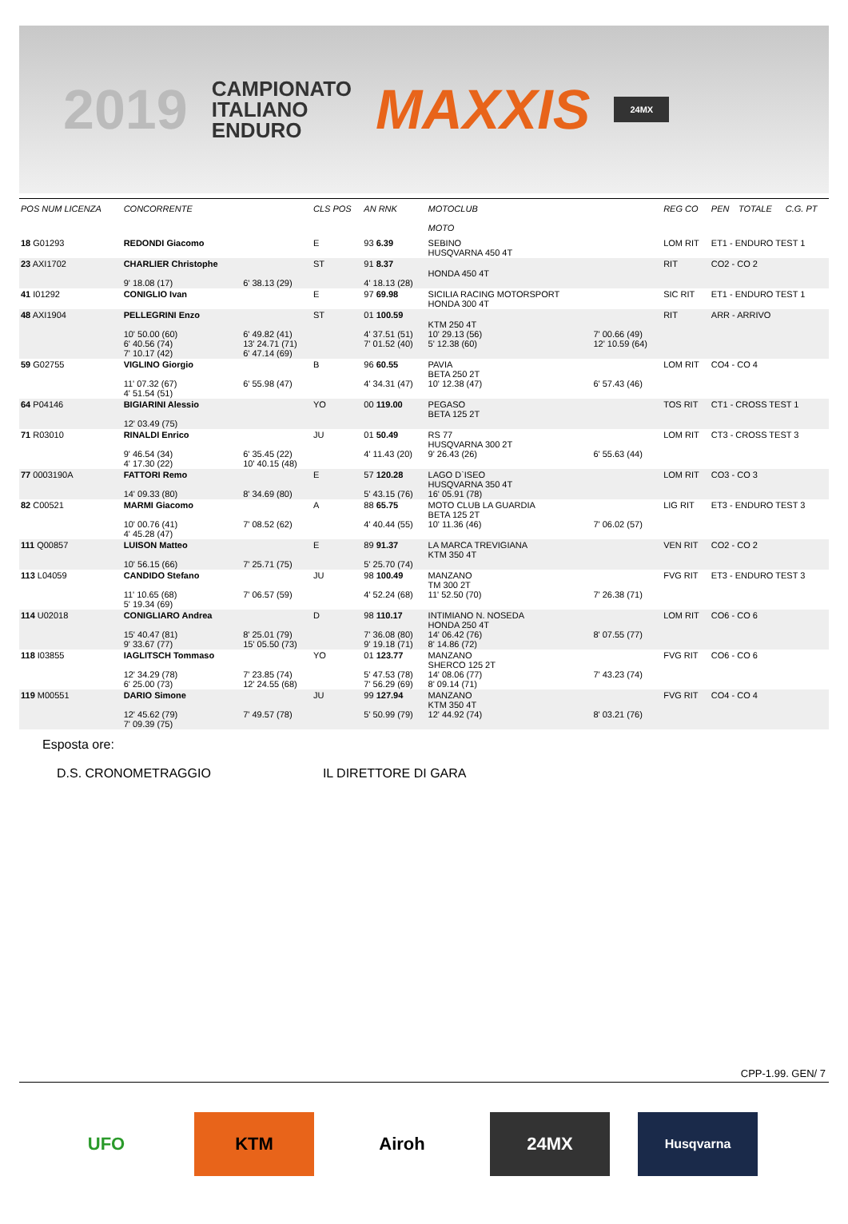2019 CAMPIONATO
ITALIANO
ENDURO MAXXIS 24MX
| POS NUM LICENZA | CONCORRENTE | | CLS POS | AN RNK | MOTOCLUB MOTO | | REG CO | PEN | TOTALE | C.G. PT |
| --- | --- | --- | --- | --- | --- | --- | --- | --- | --- | --- |
| 18 G01293 | REDONDI Giacomo | | E | 93 6.39 | SEBINO HUSQVARNA 450 4T | | LOM RIT | ET1 - ENDURO TEST 1 | | |
| 23 AXI1702 | CHARLIER Christophe 9' 18.08 (17) | 6' 38.13 (29) | ST | 91 8.37 4' 18.13 (28) | HONDA 450 4T | | RIT | CO2 - CO 2 | | |
| 41 I01292 | CONIGLIO Ivan | | E | 97 69.98 | SICILIA RACING MOTORSPORT HONDA 300 4T | | SIC RIT | ET1 - ENDURO TEST 1 | | |
| 48 AXI1904 | PELLEGRINI Enzo 10' 50.00 (60) 6' 40.56 (74) 7' 10.17 (42) | 6' 49.82 (41) 13' 24.71 (71) 6' 47.14 (69) | ST | 01 100.59 4' 37.51 (51) 7' 01.52 (40) | KTM 250 4T 10' 29.13 (56) 5' 12.38 (60) | 7' 00.66 (49) 12' 10.59 (64) | RIT | ARR - ARRIVO | | |
| 59 G02755 | VIGLINO Giorgio 11' 07.32 (67) 4' 51.54 (51) | 6' 55.98 (47) | B | 96 60.55 4' 34.31 (47) | PAVIA BETA 250 2T 10' 12.38 (47) | 6' 57.43 (46) | LOM RIT | CO4 - CO 4 | | |
| 64 P04146 | BIGIARINI Alessio 12' 03.49 (75) | | YO | 00 119.00 | PEGASO BETA 125 2T | | TOS RIT | CT1 - CROSS TEST 1 | | |
| 71 R03010 | RINALDI Enrico 9' 46.54 (34) 4' 17.30 (22) | 6' 35.45 (22) 10' 40.15 (48) | JU | 01 50.49 4' 11.43 (20) | RS 77 HUSQVARNA 300 2T 9' 26.43 (26) | 6' 55.63 (44) | LOM RIT | CT3 - CROSS TEST 3 | | |
| 77 0003190A | FATTORI Remo 14' 09.33 (80) | 8' 34.69 (80) | E | 57 120.28 5' 43.15 (76) | LAGO D`ISEO HUSQVARNA 350 4T 16' 05.91 (78) | | LOM RIT | CO3 - CO 3 | | |
| 82 C00521 | MARMI Giacomo 10' 00.76 (41) 4' 45.28 (47) | 7' 08.52 (62) | A | 88 65.75 4' 40.44 (55) | MOTO CLUB LA GUARDIA BETA 125 2T 10' 11.36 (46) | 7' 06.02 (57) | LIG RIT | ET3 - ENDURO TEST 3 | | |
| 111 Q00857 | LUISON Matteo 10' 56.15 (66) | 7' 25.71 (75) | E | 89 91.37 5' 25.70 (74) | LA MARCA TREVIGIANA KTM 350 4T | | VEN RIT | CO2 - CO 2 | | |
| 113 L04059 | CANDIDO Stefano 11' 10.65 (68) 5' 19.34 (69) | 7' 06.57 (59) | JU | 98 100.49 4' 52.24 (68) | MANZANO TM 300 2T 11' 52.50 (70) | 7' 26.38 (71) | FVG RIT | ET3 - ENDURO TEST 3 | | |
| 114 U02018 | CONIGLIARO Andrea 15' 40.47 (81) 9' 33.67 (77) | 8' 25.01 (79) 15' 05.50 (73) | D | 98 110.17 7' 36.08 (80) 9' 19.18 (71) | INTIMIANO N. NOSEDA HONDA 250 4T 14' 06.42 (76) 8' 14.86 (72) | 8' 07.55 (77) | LOM RIT | CO6 - CO 6 | | |
| 118 I03855 | IAGLITSCH Tommaso 12' 34.29 (78) 6' 25.00 (73) | 7' 23.85 (74) 12' 24.55 (68) | YO | 01 123.77 5' 47.53 (78) 7' 56.29 (69) | MANZANO SHERCO 125 2T 14' 08.06 (77) 8' 09.14 (71) | 7' 43.23 (74) | FVG RIT | CO6 - CO 6 | | |
| 119 M00551 | DARIO Simone 12' 45.62 (79) 7' 09.39 (75) | 7' 49.57 (78) | JU | 99 127.94 5' 50.99 (79) | MANZANO KTM 350 4T 12' 44.92 (74) | 8' 03.21 (76) | FVG RIT | CO4 - CO 4 | | |
Esposta ore:
D.S. CRONOMETRAGGIO IL DIRETTORE DI GARA
CPP-1.99. GEN/ 7
UFO KTM Airoh 24MX
Husqvarna